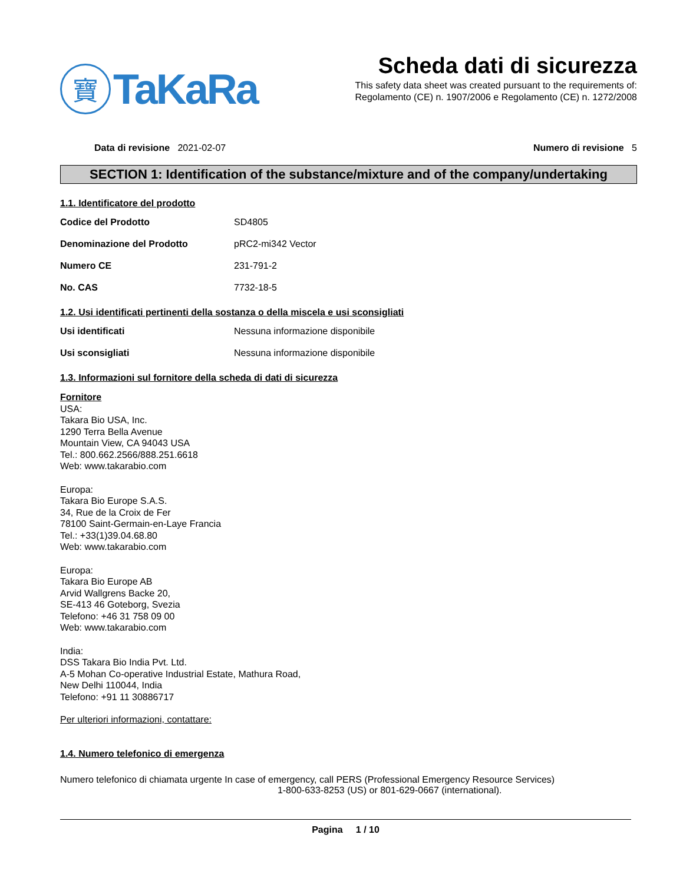寶
TaKaRa
Scheda dati di sicurezza
This safety data sheet was created pursuant to the requirements of:
Regolamento (CE) n. 1907/2006 e Regolamento (CE) n. 1272/2008
Data di revisione 2021-02-07 Numero di revisione 5
SECTION 1: Identification of the substance/mixture and of the company/undertaking
1.1. Identificatore del prodotto
Codice del Prodotto SD4805
Denominazione del Prodotto pRC2-mi342 Vector
Numero CE 231-791-2
No. CAS 7732-18-5
1.2. Usi identificati pertinenti della sostanza o della miscela e usi sconsigliati
Usi identificati Nessuna informazione disponibile
Usi sconsigliati Nessuna informazione disponibile
1.3. Informazioni sul fornitore della scheda di dati di sicurezza
Fornitore
USA:
Takara Bio USA, Inc.
1290 Terra Bella Avenue
Mountain View, CA 94043 USA
Tel.: 800.662.2566/888.251.6618
Web: www.takarabio.com
Europa:
Takara Bio Europe S.A.S.
34, Rue de la Croix de Fer
78100 Saint-Germain-en-Laye Francia
Tel.: +33(1)39.04.68.80
Web: www.takarabio.com
Europa:
Takara Bio Europe AB
Arvid Wallgrens Backe 20,
SE-413 46 Goteborg, Svezia
Telefono: +46 31 758 09 00
Web: www.takarabio.com
India:
DSS Takara Bio India Pvt. Ltd.
A-5 Mohan Co-operative Industrial Estate, Mathura Road,
New Delhi 110044, India
Telefono: +91 11 30886717
Per ulteriori informazioni, contattare:
1.4. Numero telefonico di emergenza
Numero telefonico di chiamata urgente In case of emergency, call PERS (Professional Emergency Resource Services)
1-800-633-8253 (US) or 801-629-0667 (international).
Pagina 1 / 10